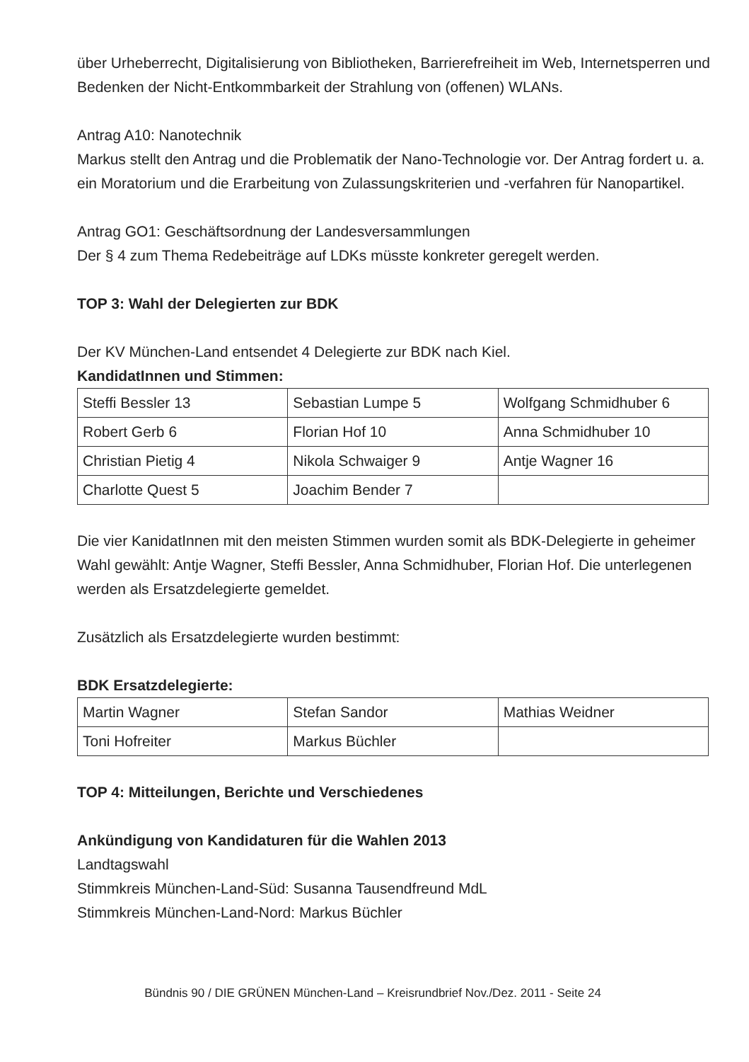über Urheberrecht, Digitalisierung von Bibliotheken, Barrierefreiheit im Web, Internetsperren und Bedenken der Nicht-Entkommbarkeit der Strahlung von (offenen) WLANs.
Antrag A10: Nanotechnik
Markus stellt den Antrag und die Problematik der Nano-Technologie vor. Der Antrag fordert u. a. ein Moratorium und die Erarbeitung von Zulassungskriterien und -verfahren für Nanopartikel.
Antrag GO1: Geschäftsordnung der Landesversammlungen
Der § 4 zum Thema Redebeiträge auf LDKs müsste konkreter geregelt werden.
TOP 3: Wahl der Delegierten zur BDK
Der KV München-Land entsendet 4 Delegierte zur BDK nach Kiel.
KandidatInnen und Stimmen:
| Steffi Bessler 13 | Sebastian Lumpe 5 | Wolfgang Schmidhuber 6 |
| Robert Gerb 6 | Florian Hof 10 | Anna Schmidhuber 10 |
| Christian Pietig 4 | Nikola Schwaiger 9 | Antje Wagner 16 |
| Charlotte Quest 5 | Joachim Bender 7 | |
Die vier KanidatInnen mit den meisten Stimmen wurden somit als BDK-Delegierte in geheimer Wahl gewählt: Antje Wagner, Steffi Bessler, Anna Schmidhuber, Florian Hof. Die unterlegenen werden als Ersatzdelegierte gemeldet.
Zusätzlich als Ersatzdelegierte wurden bestimmt:
BDK Ersatzdelegierte:
| Martin Wagner | Stefan Sandor | Mathias Weidner |
| Toni Hofreiter | Markus Büchler | |
TOP 4: Mitteilungen, Berichte und Verschiedenes
Ankündigung von Kandidaturen für die Wahlen 2013
Landtagswahl
Stimmkreis München-Land-Süd: Susanna Tausendfreund MdL
Stimmkreis München-Land-Nord: Markus Büchler
Bündnis 90 / DIE GRÜNEN München-Land – Kreisrundbrief Nov./Dez. 2011 - Seite 24